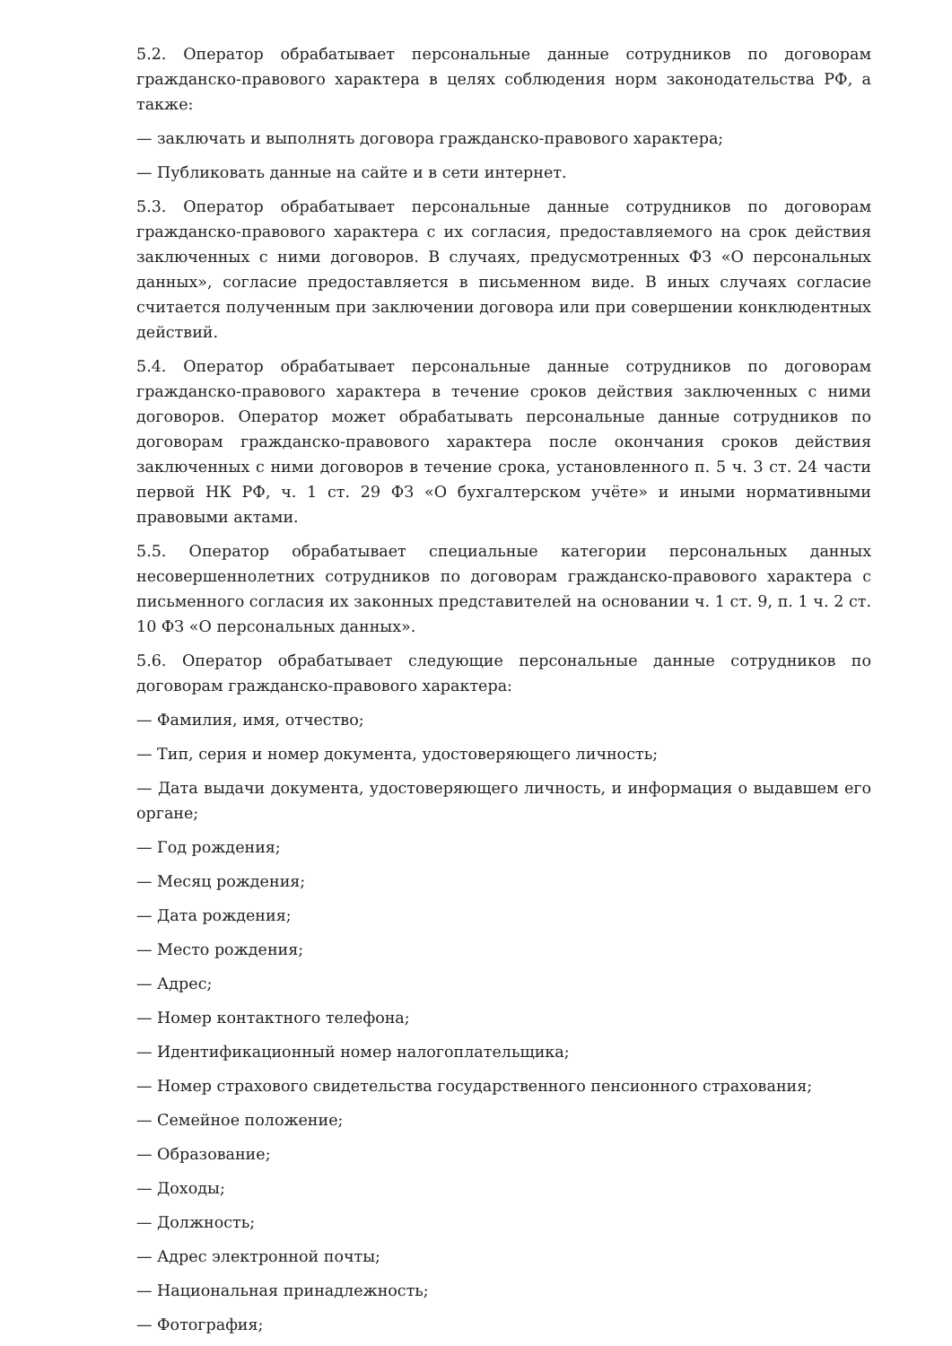5.2. Оператор обрабатывает персональные данные сотрудников по договорам гражданско-правового характера в целях соблюдения норм законодательства РФ, а также:
— заключать и выполнять договора гражданско-правового характера;
— Публиковать данные на сайте и в сети интернет.
5.3. Оператор обрабатывает персональные данные сотрудников по договорам гражданско-правового характера с их согласия, предоставляемого на срок действия заключенных с ними договоров. В случаях, предусмотренных ФЗ «О персональных данных», согласие предоставляется в письменном виде. В иных случаях согласие считается полученным при заключении договора или при совершении конклюдентных действий.
5.4. Оператор обрабатывает персональные данные сотрудников по договорам гражданско-правового характера в течение сроков действия заключенных с ними договоров. Оператор может обрабатывать персональные данные сотрудников по договорам гражданско-правового характера после окончания сроков действия заключенных с ними договоров в течение срока, установленного п. 5 ч. 3 ст. 24 части первой НК РФ, ч. 1 ст. 29 ФЗ «О бухгалтерском учёте» и иными нормативными правовыми актами.
5.5. Оператор обрабатывает специальные категории персональных данных несовершеннолетних сотрудников по договорам гражданско-правового характера с письменного согласия их законных представителей на основании ч. 1 ст. 9, п. 1 ч. 2 ст. 10 ФЗ «О персональных данных».
5.6. Оператор обрабатывает следующие персональные данные сотрудников по договорам гражданско-правового характера:
— Фамилия, имя, отчество;
— Тип, серия и номер документа, удостоверяющего личность;
— Дата выдачи документа, удостоверяющего личность, и информация о выдавшем его органе;
— Год рождения;
— Месяц рождения;
— Дата рождения;
— Место рождения;
— Адрес;
— Номер контактного телефона;
— Идентификационный номер налогоплательщика;
— Номер страхового свидетельства государственного пенсионного страхования;
— Семейное положение;
— Образование;
— Доходы;
— Должность;
— Адрес электронной почты;
— Национальная принадлежность;
— Фотография;